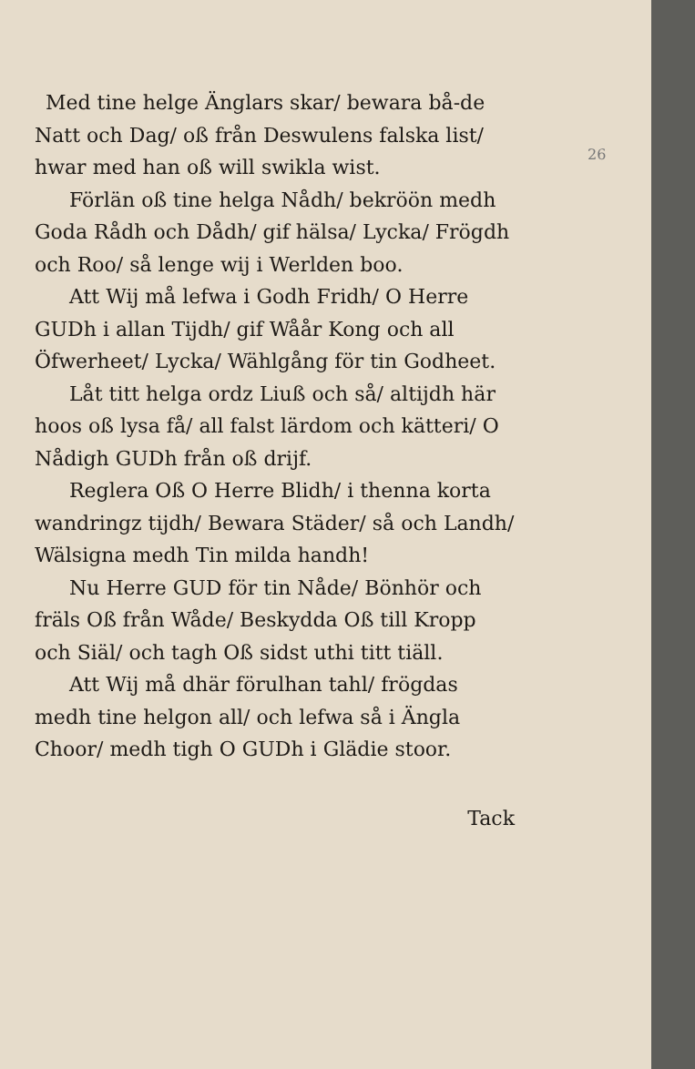26
Med tine helge Änglars skar/ bewara bå-de Natt och Dag/ oß från Deswulens falska list/ hwar med han oß will swikla wist.
Förlän oß tine helga Nådh/ bekröön medh Goda Rådh och Dådh/ gif hälsa/ Lycka/ Frögdh och Roo/ så lenge wij i Werlden boo.
Att Wij må lefwa i Godh Fridh/ O Herre GUDh i allan Tijdh/ gif Wåår Kong och all Öfwerheet/ Lycka/ Wählgång för tin Godheet.
Låt titt helga ordz Liuß och så/ altijdh här hoos oß lysa få/ all falst lärdom och kätteri/ O Nådigh GUDh från oß drijf.
Reglera Oß O Herre Blidh/ i thenna korta wandringz tijdh/ Bewara Städer/ så och Landh/ Wälsigna medh Tin milda handh!
Nu Herre GUD för tin Nåde/ Bönhör och fräls Oß från Wåde/ Beskydda Oß till Kropp och Siäl/ och tagh Oß sidst uthi titt tiäll.
Att Wij må dhär förulhan tahl/ frögdas medh tine helgon all/ och lefwa så i Ängla Choor/ medh tigh O GUDh i Glädie stoor.
Tack